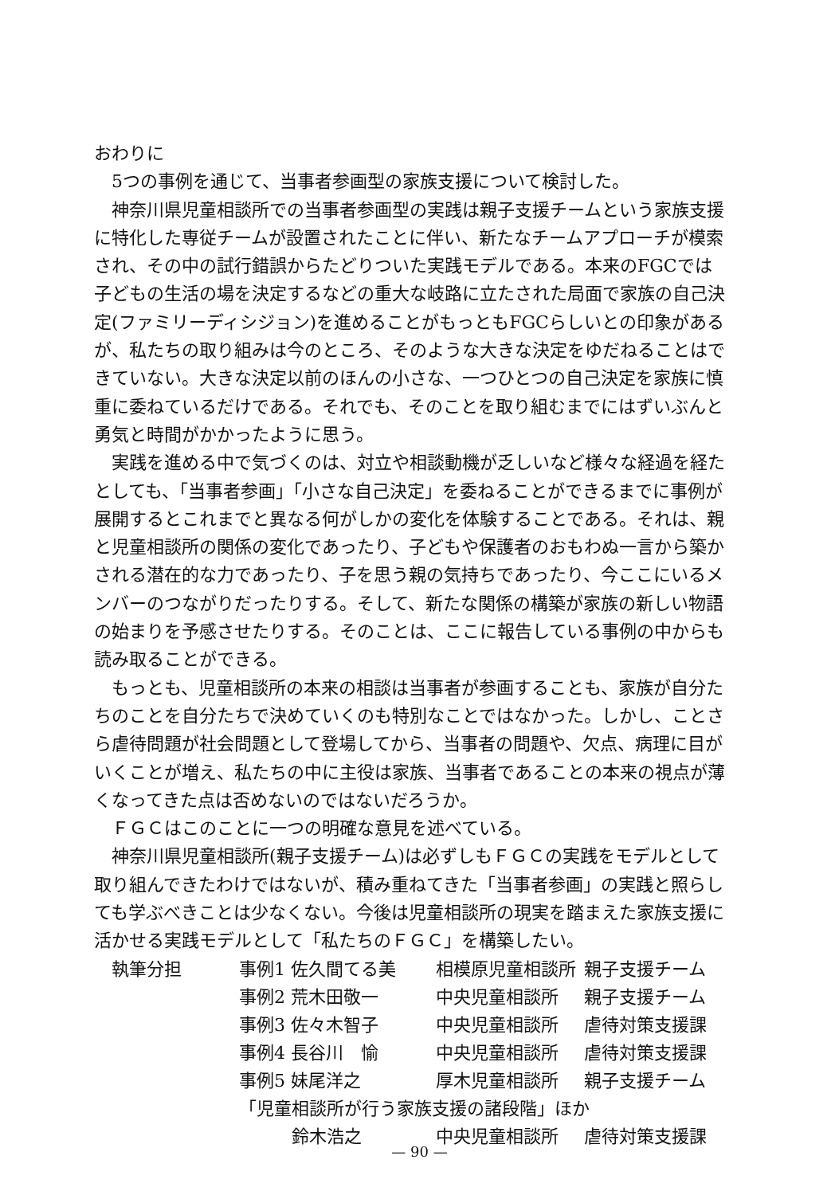おわりに
5つの事例を通じて、当事者参画型の家族支援について検討した。
神奈川県児童相談所での当事者参画型の実践は親子支援チームという家族支援に特化した専従チームが設置されたことに伴い、新たなチームアプローチが模索され、その中の試行錯誤からたどりついた実践モデルである。本来のFGCでは子どもの生活の場を決定するなどの重大な岐路に立たされた局面で家族の自己決定(ファミリーディシジョン)を進めることがもっともFGCらしいとの印象があるが、私たちの取り組みは今のところ、そのような大きな決定をゆだねることはできていない。大きな決定以前のほんの小さな、一つひとつの自己決定を家族に慎重に委ねているだけである。それでも、そのことを取り組むまでにはずいぶんと勇気と時間がかかったように思う。
実践を進める中で気づくのは、対立や相談動機が乏しいなど様々な経過を経たとしても、「当事者参画」「小さな自己決定」を委ねることができるまでに事例が展開するとこれまでと異なる何がしかの変化を体験することである。それは、親と児童相談所の関係の変化であったり、子どもや保護者のおもわぬ一言から築かされる潜在的な力であったり、子を思う親の気持ちであったり、今ここにいるメンバーのつながりだったりする。そして、新たな関係の構築が家族の新しい物語の始まりを予感させたりする。そのことは、ここに報告している事例の中からも読み取ることができる。
もっとも、児童相談所の本来の相談は当事者が参画することも、家族が自分たちのことを自分たちで決めていくのも特別なことではなかった。しかし、ことさら虐待問題が社会問題として登場してから、当事者の問題や、欠点、病理に目がいくことが増え、私たちの中に主役は家族、当事者であることの本来の視点が薄くなってきた点は否めないのではないだろうか。
ＦＧＣはこのことに一つの明確な意見を述べている。
神奈川県児童相談所(親子支援チーム)は必ずしもＦＧＣの実践をモデルとして取り組んできたわけではないが、積み重ねてきた「当事者参画」の実践と照らしても学ぶべきことは少なくない。今後は児童相談所の現実を踏まえた家族支援に活かせる実践モデルとして「私たちのＦＧＣ」を構築したい。
| 執筆分担 | 事例1 佐久間てる美 | 相模原児童相談所 | 親子支援チーム |
| | 事例2 荒木田敬一 | 中央児童相談所 | 親子支援チーム |
| | 事例3 佐々木智子 | 中央児童相談所 | 虐待対策支援課 |
| | 事例4 長谷川 愉 | 中央児童相談所 | 虐待対策支援課 |
| | 事例5 妹尾洋之 | 厚木児童相談所 | 親子支援チーム |
| | 「児童相談所が行う家族支援の諸段階」ほか | | |
| | 鈴木浩之 | 中央児童相談所 | 虐待対策支援課 |
— 90 —